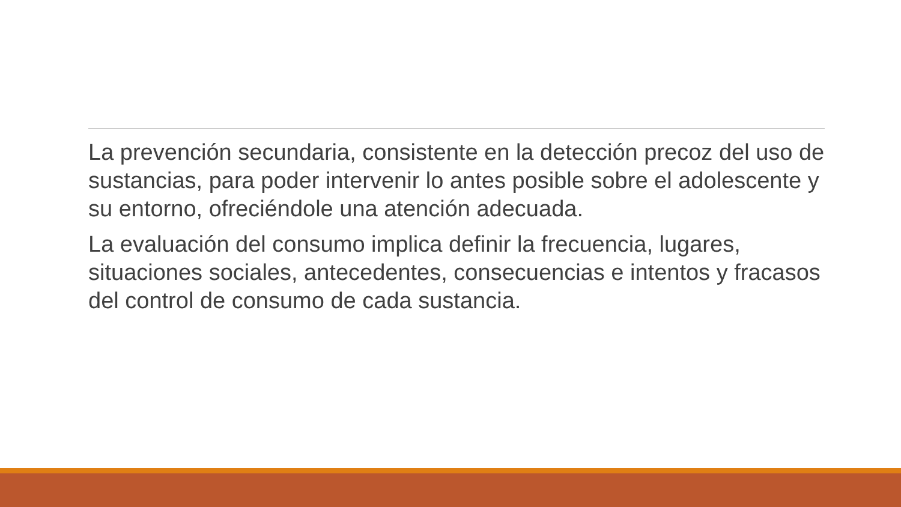La prevención secundaria, consistente en la detección precoz del uso de sustancias, para poder intervenir lo antes posible sobre el adolescente y su entorno, ofreciéndole una atención adecuada.
La evaluación del consumo implica definir la frecuencia, lugares, situaciones sociales, antecedentes, consecuencias e intentos y fracasos del control de consumo de cada sustancia.